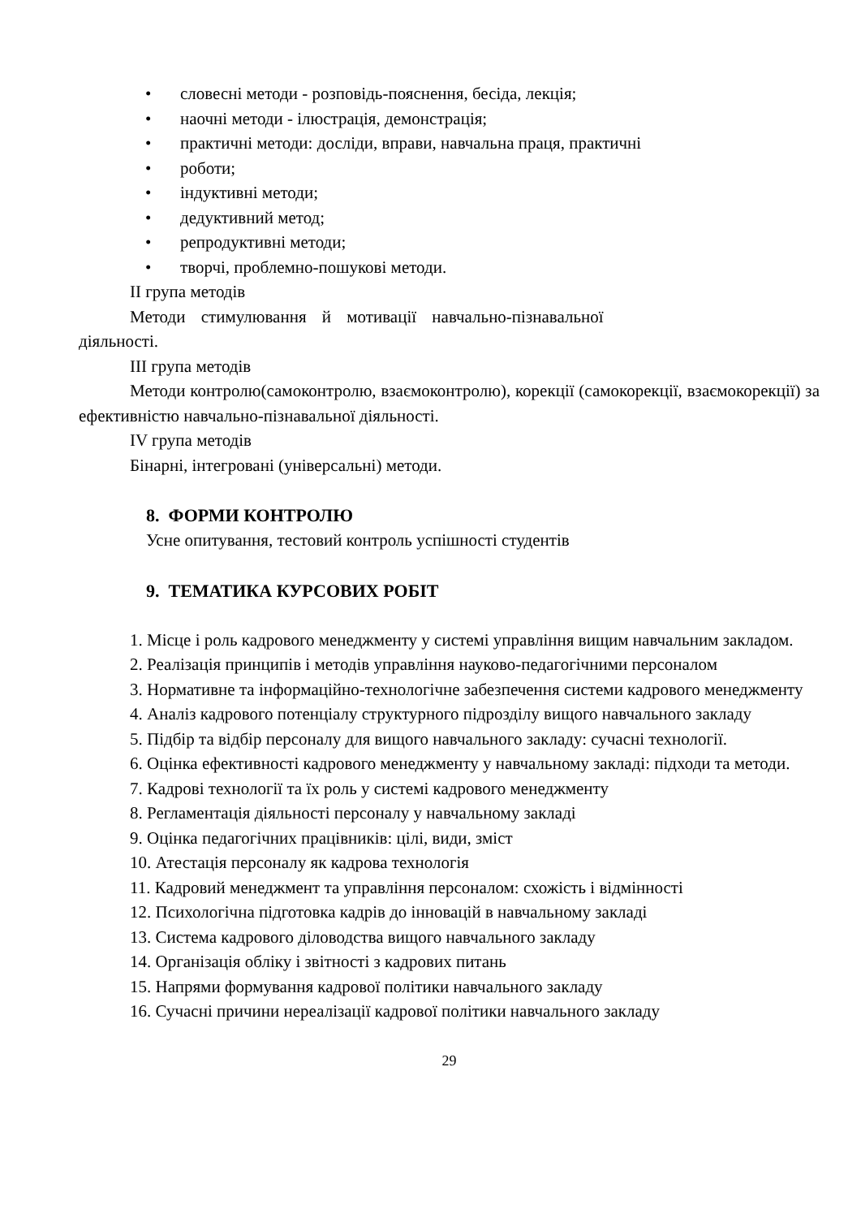• словесні методи - розповідь-пояснення, бесіда, лекція;
• наочні методи - ілюстрація, демонстрація;
• практичні методи: досліди, вправи, навчальна праця, практичні
• роботи;
• індуктивні методи;
• дедуктивний метод;
• репродуктивні методи;
• творчі, проблемно-пошукові методи.
ІІ група методів
Методи стимулювання й мотивації навчально-пізнавальної
діяльності.
ІІІ група методів
Методи контролю(самоконтролю, взаємоконтролю), корекції (самокорекції, взаємокорекції) за ефективністю навчально-пізнавальної діяльності.
ІV група методів
Бінарні, інтегровані (універсальні) методи.
8. ФОРМИ КОНТРОЛЮ
Усне опитування, тестовий контроль успішності студентів
9. ТЕМАТИКА КУРСОВИХ РОБІТ
1. Місце і роль кадрового менеджменту у системі управління вищим навчальним закладом.
2. Реалізація принципів і методів управління науково-педагогічними персоналом
3. Нормативне та інформаційно-технологічне забезпечення системи кадрового менеджменту
4. Аналіз кадрового потенціалу структурного підрозділу вищого навчального закладу
5. Підбір та відбір персоналу для вищого навчального закладу: сучасні технології.
6. Оцінка ефективності кадрового менеджменту у навчальному закладі: підходи та методи.
7. Кадрові технології та їх роль у системі кадрового менеджменту
8. Регламентація діяльності персоналу у навчальному закладі
9. Оцінка педагогічних працівників: цілі, види, зміст
10. Атестація персоналу як кадрова технологія
11. Кадровий менеджмент та управління персоналом: схожість і відмінності
12. Психологічна підготовка кадрів до інновацій в навчальному закладі
13. Система кадрового діловодства вищого навчального закладу
14. Організація обліку і звітності з кадрових питань
15. Напрями формування кадрової політики навчального закладу
16. Сучасні причини нереалізації кадрової політики навчального закладу
29